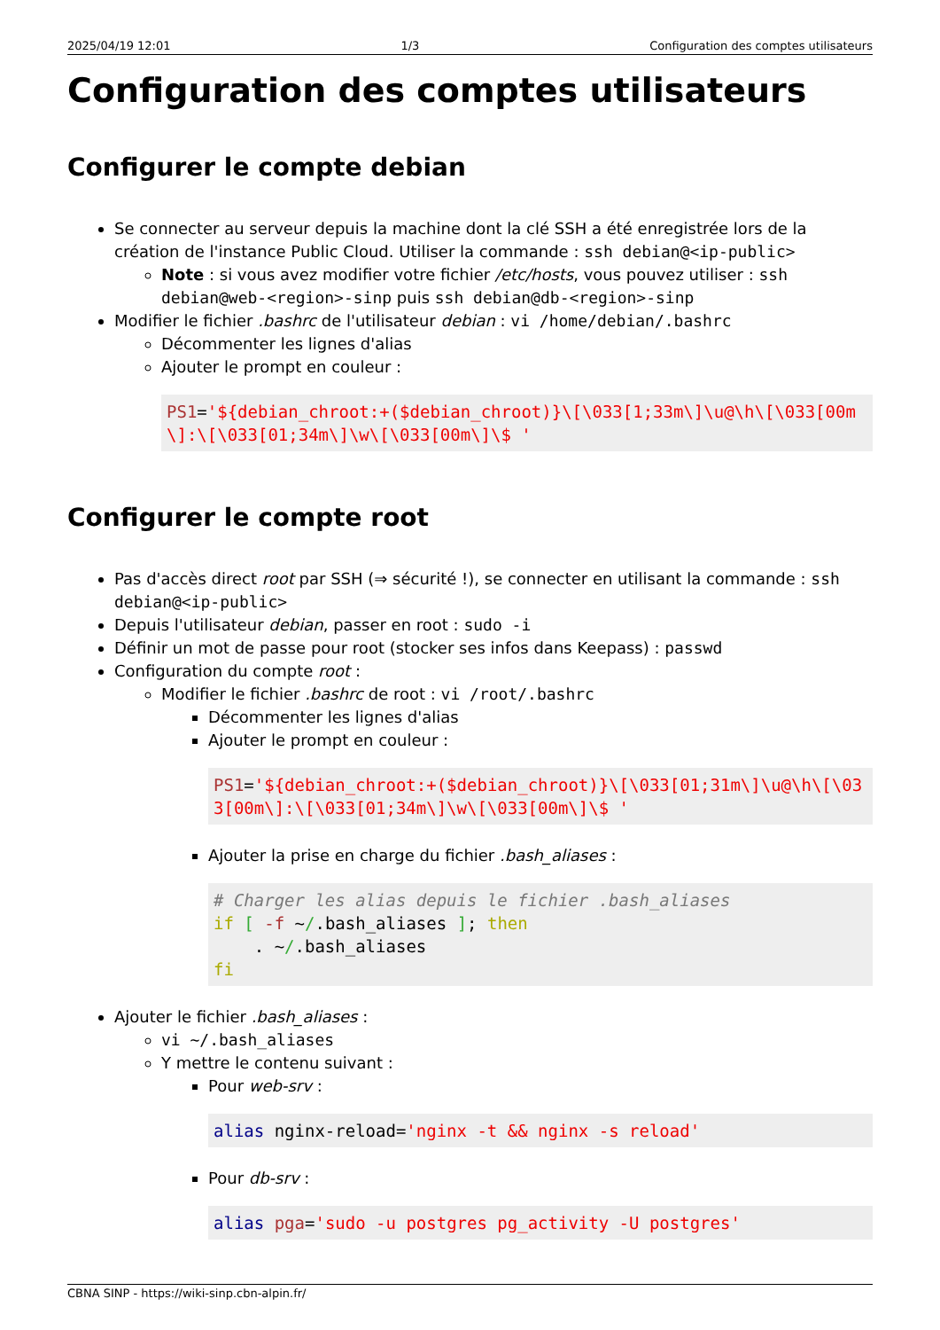2025/04/19 12:01 1/3 Configuration des comptes utilisateurs
Configuration des comptes utilisateurs
Configurer le compte debian
Se connecter au serveur depuis la machine dont la clé SSH a été enregistrée lors de la création de l'instance Public Cloud. Utiliser la commande : ssh debian@<ip-public>
Note : si vous avez modifier votre fichier /etc/hosts, vous pouvez utiliser : ssh debian@web-<region>-sinp puis ssh debian@db-<region>-sinp
Modifier le fichier .bashrc de l'utilisateur debian : vi /home/debian/.bashrc
Décommenter les lignes d'alias
Ajouter le prompt en couleur :
PS1='${debian_chroot:+($debian_chroot)}\[\033[1;33m\]\u@\h\[\033[00m\]:\[\033[01;34m\]\w\[\033[00m\]\$ '
Configurer le compte root
Pas d'accès direct root par SSH (⇒ sécurité !), se connecter en utilisant la commande : ssh debian@<ip-public>
Depuis l'utilisateur debian, passer en root : sudo -i
Définir un mot de passe pour root (stocker ses infos dans Keepass) : passwd
Configuration du compte root :
Modifier le fichier .bashrc de root : vi /root/.bashrc
Décommenter les lignes d'alias
Ajouter le prompt en couleur :
PS1='${debian_chroot:+($debian_chroot)}\[\033[01;31m\]\u@\h\[\033[00m\]:\[\033[01;34m\]\w\[\033[00m\]\$ '
Ajouter la prise en charge du fichier .bash_aliases :
# Charger les alias depuis le fichier .bash_aliases
if [ -f ~/.bash_aliases ]; then
    . ~/.bash_aliases
fi
Ajouter le fichier .bash_aliases :
vi ~/.bash_aliases
Y mettre le contenu suivant :
Pour web-srv :
alias nginx-reload='nginx -t && nginx -s reload'
Pour db-srv :
alias pga='sudo -u postgres pg_activity -U postgres'
CBNA SINP - https://wiki-sinp.cbn-alpin.fr/